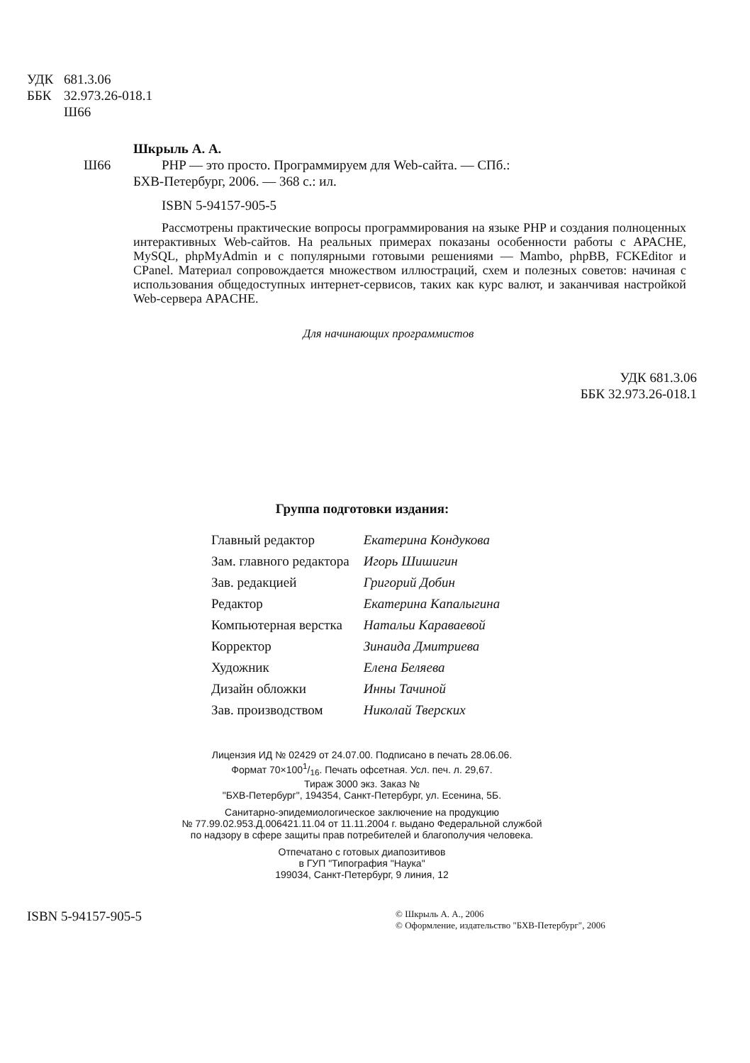УДК 681.3.06
ББК 32.973.26-018.1
Ш66
Шкрыль А. А.
Ш66 PHP — это просто. Программируем для Web-сайта. — СПб.:
БХВ-Петербург, 2006. — 368 с.: ил.
ISBN 5-94157-905-5
Рассмотрены практические вопросы программирования на языке PHP и создания полноценных интерактивных Web-сайтов. На реальных примерах показаны особенности работы с APACHE, MySQL, phpMyAdmin и с популярными готовыми решениями — Mambo, phpBB, FCKEditor и CPanel. Материал сопровождается множеством иллюстраций, схем и полезных советов: начиная с использования общедоступных интернет-сервисов, таких как курс валют, и заканчивая настройкой Web-сервера APACHE.
Для начинающих программистов
УДК 681.3.06
ББК 32.973.26-018.1
Группа подготовки издания:
| Главный редактор | Екатерина Кондукова |
| Зам. главного редактора | Игорь Шишигин |
| Зав. редакцией | Григорий Добин |
| Редактор | Екатерина Капалыгина |
| Компьютерная верстка | Натальи Караваевой |
| Корректор | Зинаида Дмитриева |
| Художник | Елена Беляева |
| Дизайн обложки | Инны Тачиной |
| Зав. производством | Николай Тверских |
Лицензия ИД № 02429 от 24.07.00. Подписано в печать 28.06.06.
Формат 70×1001/16. Печать офсетная. Усл. печ. л. 29,67.
Тираж 3000 экз. Заказ №
"БХВ-Петербург", 194354, Санкт-Петербург, ул. Есенина, 5Б.
Санитарно-эпидемиологическое заключение на продукцию
№ 77.99.02.953.Д.006421.11.04 от 11.11.2004 г. выдано Федеральной службой
по надзору в сфере защиты прав потребителей и благополучия человека.
Отпечатано с готовых диапозитивов
в ГУП "Типография "Наука"
199034, Санкт-Петербург, 9 линия, 12
ISBN 5-94157-905-5 © Шкрыль А. А., 2006
© Оформление, издательство "БХВ-Петербург", 2006